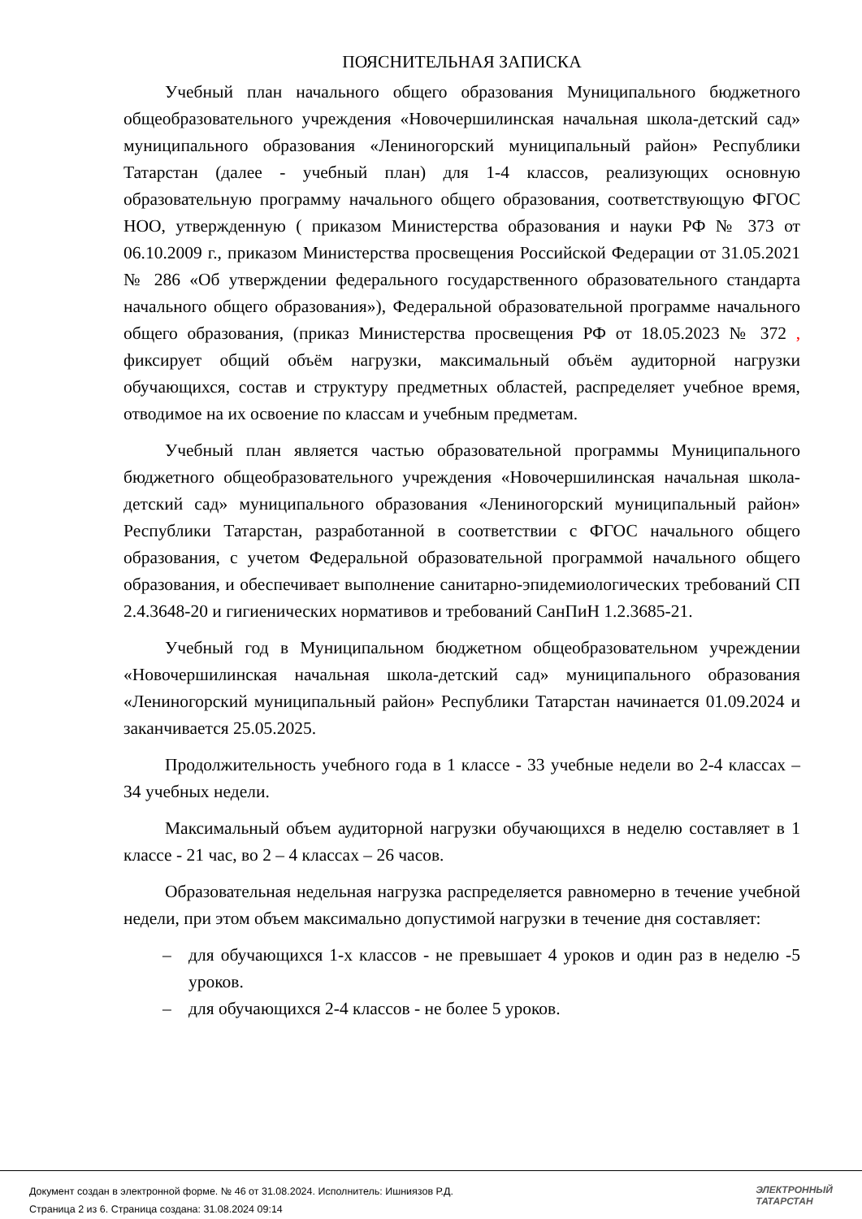ПОЯСНИТЕЛЬНАЯ ЗАПИСКА
Учебный план начального общего образования Муниципального бюджетного общеобразовательного учреждения «Новочершилинская начальная школа-детский сад» муниципального образования «Лениногорский муниципальный район» Республики Татарстан (далее - учебный план) для 1-4 классов, реализующих основную образовательную программу начального общего образования, соответствующую ФГОС НОО, утвержденную ( приказом Министерства образования и науки РФ № 373 от 06.10.2009 г., приказом Министерства просвещения Российской Федерации от 31.05.2021 № 286 «Об утверждении федерального государственного образовательного стандарта начального общего образования»), Федеральной образовательной программе начального общего образования, (приказ Министерства просвещения РФ от 18.05.2023 № 372 , фиксирует общий объём нагрузки, максимальный объём аудиторной нагрузки обучающихся, состав и структуру предметных областей, распределяет учебное время, отводимое на их освоение по классам и учебным предметам.
Учебный план является частью образовательной программы Муниципального бюджетного общеобразовательного учреждения «Новочершилинская начальная школа-детский сад» муниципального образования «Лениногорский муниципальный район» Республики Татарстан, разработанной в соответствии с ФГОС начального общего образования, с учетом Федеральной образовательной программой начального общего образования, и обеспечивает выполнение санитарно-эпидемиологических требований СП 2.4.3648-20 и гигиенических нормативов и требований СанПиН 1.2.3685-21.
Учебный год в Муниципальном бюджетном общеобразовательном учреждении «Новочершилинская начальная школа-детский сад» муниципального образования «Лениногорский муниципальный район» Республики Татарстан начинается 01.09.2024 и заканчивается 25.05.2025.
Продолжительность учебного года в 1 классе - 33 учебные недели во 2-4 классах – 34 учебных недели.
Максимальный объем аудиторной нагрузки обучающихся в неделю составляет в 1 классе - 21 час, во 2 – 4 классах – 26 часов.
Образовательная недельная нагрузка распределяется равномерно в течение учебной недели, при этом объем максимально допустимой нагрузки в течение дня составляет:
– для обучающихся 1-х классов - не превышает 4 уроков и один раз в неделю -5 уроков.
– для обучающихся 2-4 классов - не более 5 уроков.
Документ создан в электронной форме. № 46 от 31.08.2024. Исполнитель: Ишниязов Р.Д.
Страница 2 из 6. Страница создана: 31.08.2024 09:14
ЭЛЕКТРОННЫЙ
ТАТАРСТАН